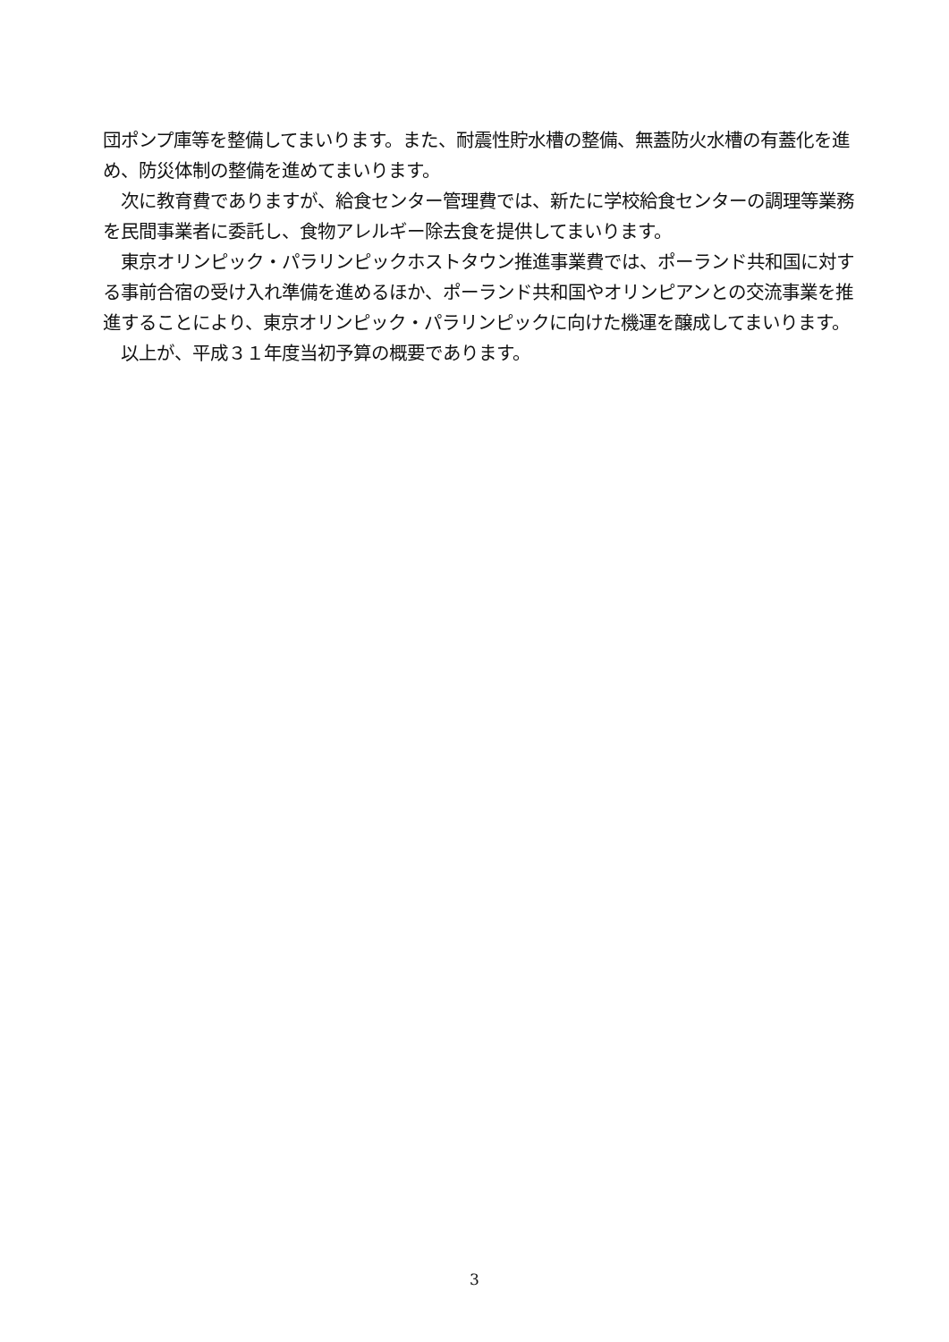団ポンプ庫等を整備してまいります。また、耐震性貯水槽の整備、無蓋防火水槽の有蓋化を進め、防災体制の整備を進めてまいります。
　次に教育費でありますが、給食センター管理費では、新たに学校給食センターの調理等業務を民間事業者に委託し、食物アレルギー除去食を提供してまいります。
　東京オリンピック・パラリンピックホストタウン推進事業費では、ポーランド共和国に対する事前合宿の受け入れ準備を進めるほか、ポーランド共和国やオリンピアンとの交流事業を推進することにより、東京オリンピック・パラリンピックに向けた機運を醸成してまいります。
　以上が、平成３１年度当初予算の概要であります。
3